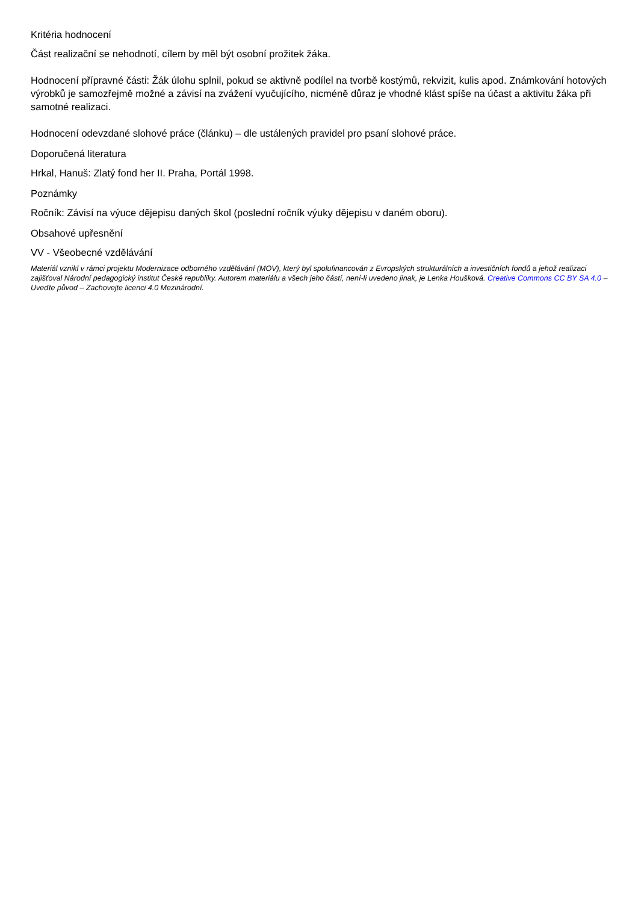Kritéria hodnocení
Část realizační se nehodnotí, cílem by měl být osobní prožitek žáka.
Hodnocení přípravné části: Žák úlohu splnil, pokud se aktivně podílel na tvorbě kostýmů, rekvizit, kulis apod. Známkování hotových výrobků je samozřejmě možné a závisí na zvážení vyučujícího, nicméně důraz je vhodné klást spíše na účast a aktivitu žáka při samotné realizaci.
Hodnocení odevzdané slohové práce (článku) – dle ustálených pravidel pro psaní slohové práce.
Doporučená literatura
Hrkal, Hanuš: Zlatý fond her II. Praha, Portál 1998.
Poznámky
Ročník: Závisí na výuce dějepisu daných škol (poslední ročník výuky dějepisu v daném oboru).
Obsahové upřesnění
VV - Všeobecné vzdělávání
Materiál vznikl v rámci projektu Modernizace odborného vzdělávání (MOV), který byl spolufinancován z Evropských strukturálních a investičních fondů a jehož realizaci zajišťoval Národní pedagogický institut České republiky. Autorem materiálu a všech jeho částí, není-li uvedeno jinak, je Lenka Houšková. Creative Commons CC BY SA 4.0 – Uveďte původ – Zachovejte licenci 4.0 Mezinárodní.